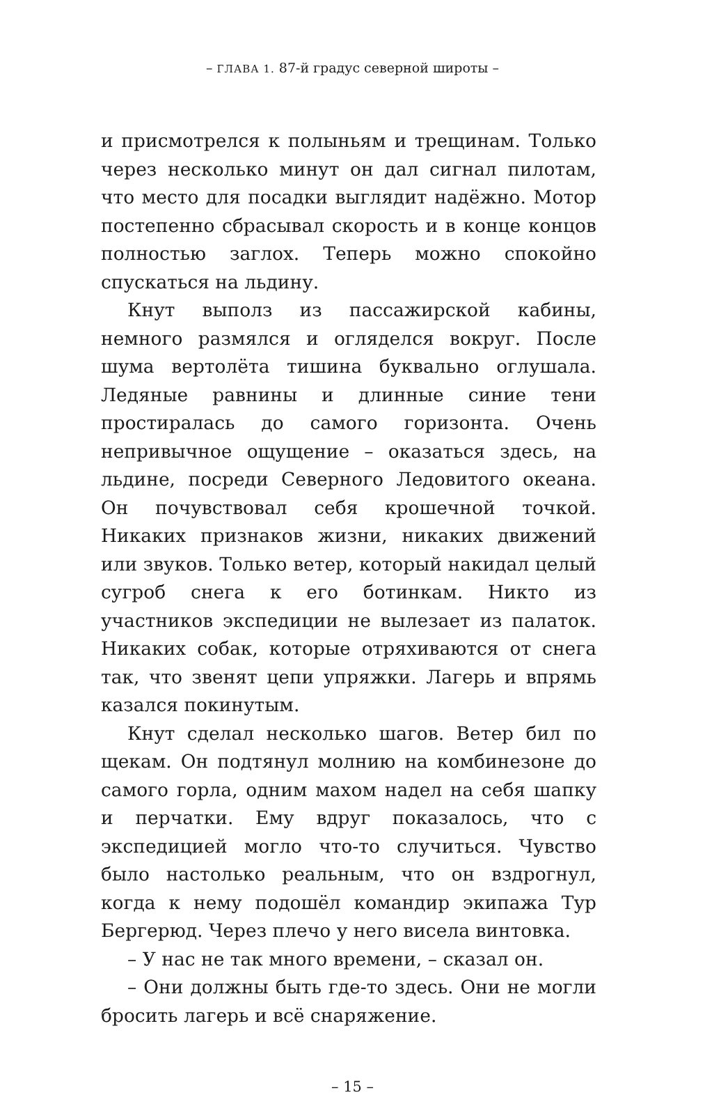– ГЛАВА 1. 87-й градус северной широты –
и присмотрелся к полыньям и трещинам. Только через несколько минут он дал сигнал пилотам, что место для посадки выглядит надёжно. Мотор постепенно сбрасывал скорость и в конце концов полностью заглох. Теперь можно спокойно спускаться на льдину.
Кнут выполз из пассажирской кабины, немного размялся и огляделся вокруг. После шума вертолёта тишина буквально оглушала. Ледяные равнины и длинные синие тени простиралась до самого горизонта. Очень непривычное ощущение – оказаться здесь, на льдине, посреди Северного Ледовитого океана. Он почувствовал себя крошечной точкой. Никаких признаков жизни, никаких движений или звуков. Только ветер, который накидал целый сугроб снега к его ботинкам. Никто из участников экспедиции не вылезает из палаток. Никаких собак, которые отряхиваются от снега так, что звенят цепи упряжки. Лагерь и впрямь казался покинутым.
Кнут сделал несколько шагов. Ветер бил по щекам. Он подтянул молнию на комбинезоне до самого горла, одним махом надел на себя шапку и перчатки. Ему вдруг показалось, что с экспедицией могло что-то случиться. Чувство было настолько реальным, что он вздрогнул, когда к нему подошёл командир экипажа Тур Бергерюд. Через плечо у него висела винтовка.
– У нас не так много времени, – сказал он.
– Они должны быть где-то здесь. Они не могли бросить лагерь и всё снаряжение.
– 15 –